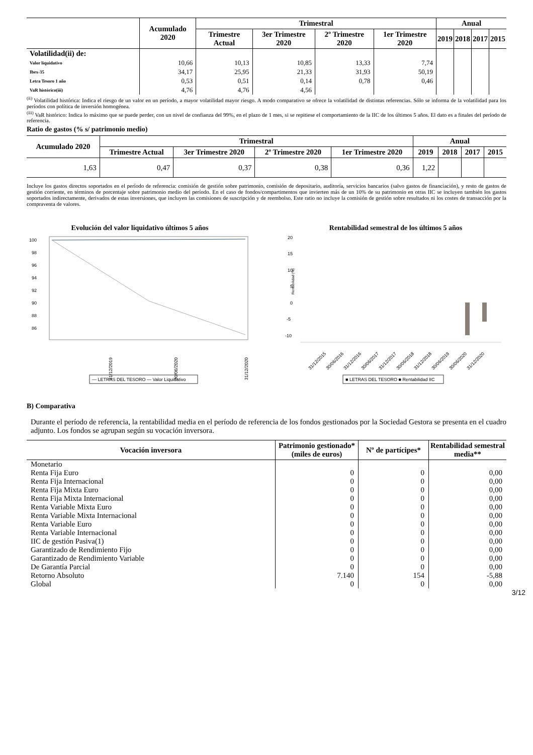| | Acumulado 2020 | Trimestral | | | | Anual | | | |
| --- | --- | --- | --- | --- | --- | --- | --- | --- | --- |
| | | Trimestre Actual | 3er Trimestre 2020 | 2º Trimestre 2020 | 1er Trimestre 2020 | 2019 | 2018 | 2017 | 2015 |
| Volatilidad(ii) de: | | | | | | | | | |
| Valor liquidativo | 10,66 | 10,13 | 10,85 | 13,33 | 7,74 | | | | |
| Ibex-35 | 34,17 | 25,95 | 21,33 | 31,93 | 50,19 | | | | |
| Letra Tesoro 1 año | 0,53 | 0,51 | 0,14 | 0,78 | 0,46 | | | | |
| VaR histórico(iii) | 4,76 | 4,76 | 4,56 | | | | | | |
<sup>(ii)</sup> Volatilidad histórica: Indica el riesgo de un valor en un período, a mayor volatilidad mayor riesgo. A modo comparativo se ofrece la volatilidad de distintas referencias. Sólo se informa de la volatilidad para los períodos con política de inversión homogénea.
<sup>(iii)</sup> VaR histórico: Indica lo máximo que se puede perder, con un nivel de confianza del 99%, en el plazo de 1 mes, si se repitiese el comportamiento de la IIC de los últimos 5 años. El dato es a finales del período de referencia.
Ratio de gastos (% s/ patrimonio medio)
| Acumulado 2020 | Trimestral | | | | Anual | | | |
| --- | --- | --- | --- | --- | --- | --- | --- | --- |
| | Trimestre Actual | 3er Trimestre 2020 | 2º Trimestre 2020 | 1er Trimestre 2020 | 2019 | 2018 | 2017 | 2015 |
| 1,63 | 0,47 | 0,37 | 0,38 | 0,36 | 1,22 | | | |
Incluye los gastos directos soportados en el período de referencia: comisión de gestión sobre patrimonio, comisión de depositario, auditoría, servicios bancarios (salvo gastos de financiación), y resto de gastos de gestión corriente, en términos de porcentaje sobre patrimonio medio del período. En el caso de fondos/compartimentos que invierten más de un 10% de su patrimonio en otras IIC se incluyen también los gastos soportados indirectamente, derivados de estas inversiones, que incluyen las comisiones de suscripción y de reembolso. Este ratio no incluye la comisión de gestión sobre resultados ni los costes de transacción por la compraventa de valores.
Evolución del valor liquidativo últimos 5 años
100
98
96
94
92
90
88
86
31/12/2019
30/06/2020
31/12/2020
— LETRAS DEL TESORO — Valor Liquidativo
Rentabilidad semestral de los últimos 5 años
20
15
10
5
0
-5
-10
Rentabilidad (%)
31/12/2015
30/06/2016
31/12/2016
30/06/2017
31/12/2017
30/06/2018
31/12/2018
30/06/2019
30/06/2020
31/12/2020
■ LETRAS DEL TESORO ■ Rentabilidad IIC
B) Comparativa
Durante el período de referencia, la rentabilidad media en el período de referencia de los fondos gestionados por la Sociedad Gestora se presenta en el cuadro adjunto. Los fondos se agrupan según su vocación inversora.
| Vocación inversora | Patrimonio gestionado* (miles de euros) | Nº de partícipes* | Rentabilidad semestral media** |
| --- | --- | --- | --- |
| Monetario | | | |
| Renta Fija Euro | 0 | 0 | 0,00 |
| Renta Fija Internacional | 0 | 0 | 0,00 |
| Renta Fija Mixta Euro | 0 | 0 | 0,00 |
| Renta Fija Mixta Internacional | 0 | 0 | 0,00 |
| Renta Variable Mixta Euro | 0 | 0 | 0,00 |
| Renta Variable Mixta Internacional | 0 | 0 | 0,00 |
| Renta Variable Euro | 0 | 0 | 0,00 |
| Renta Variable Internacional | 0 | 0 | 0,00 |
| IIC de gestión Pasiva(1) | 0 | 0 | 0,00 |
| Garantizado de Rendimiento Fijo | 0 | 0 | 0,00 |
| Garantizado de Rendimiento Variable | 0 | 0 | 0,00 |
| De Garantía Parcial | 0 | 0 | 0,00 |
| Retorno Absoluto | 7.140 | 154 | -5,88 |
| Global | 0 | 0 | 0,00 |
3/12